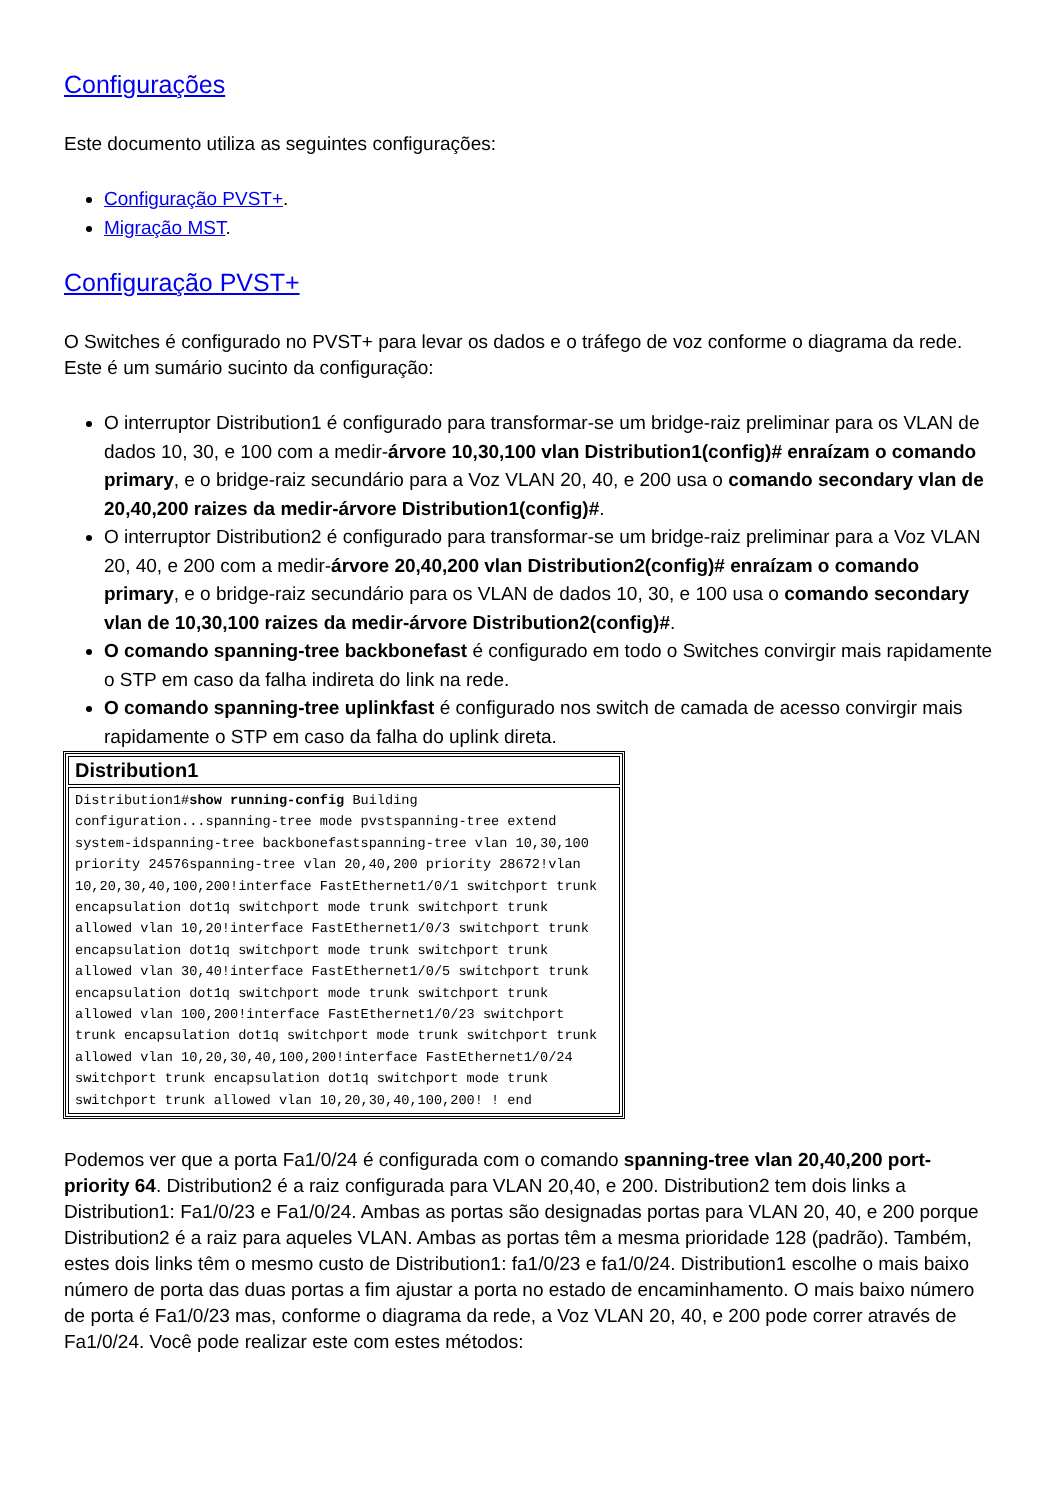Configurações
Este documento utiliza as seguintes configurações:
Configuração PVST+.
Migração MST.
Configuração PVST+
O Switches é configurado no PVST+ para levar os dados e o tráfego de voz conforme o diagrama da rede. Este é um sumário sucinto da configuração:
O interruptor Distribution1 é configurado para transformar-se um bridge-raiz preliminar para os VLAN de dados 10, 30, e 100 com a medir-árvore 10,30,100 vlan Distribution1(config)# enraízam o comando primary, e o bridge-raiz secundário para a Voz VLAN 20, 40, e 200 usa o comando secondary vlan de 20,40,200 raizes da medir-árvore Distribution1(config)#.
O interruptor Distribution2 é configurado para transformar-se um bridge-raiz preliminar para a Voz VLAN 20, 40, e 200 com a medir-árvore 20,40,200 vlan Distribution2(config)# enraízam o comando primary, e o bridge-raiz secundário para os VLAN de dados 10, 30, e 100 usa o comando secondary vlan de 10,30,100 raizes da medir-árvore Distribution2(config)#.
O comando spanning-tree backbonefast é configurado em todo o Switches convirgir mais rapidamente o STP em caso da falha indireta do link na rede.
O comando spanning-tree uplinkfast é configurado nos switch de camada de acesso convirgir mais rapidamente o STP em caso da falha do uplink direta.
| Distribution1 |
| --- |
| Distribution1# show running-config Building configuration...spanning-tree mode pvstspanning-tree extend system-idspanning-tree backbonefastspanning-tree vlan 10,30,100 priority 24576spanning-tree vlan 20,40,200 priority 28672!vlan 10,20,30,40,100,200!interface FastEthernet1/0/1 switchport trunk encapsulation dot1q switchport mode trunk switchport trunk allowed vlan 10,20!interface FastEthernet1/0/3 switchport trunk encapsulation dot1q switchport mode trunk switchport trunk allowed vlan 30,40!interface FastEthernet1/0/5 switchport trunk encapsulation dot1q switchport mode trunk switchport trunk allowed vlan 100,200!interface FastEthernet1/0/23 switchport trunk encapsulation dot1q switchport mode trunk switchport trunk allowed vlan 10,20,30,40,100,200!interface FastEthernet1/0/24 switchport trunk encapsulation dot1q switchport mode trunk switchport trunk allowed vlan 10,20,30,40,100,200! ! end |
Podemos ver que a porta Fa1/0/24 é configurada com o comando spanning-tree vlan 20,40,200 port-priority 64. Distribution2 é a raiz configurada para VLAN 20,40, e 200. Distribution2 tem dois links a Distribution1: Fa1/0/23 e Fa1/0/24. Ambas as portas são designadas portas para VLAN 20, 40, e 200 porque Distribution2 é a raiz para aqueles VLAN. Ambas as portas têm a mesma prioridade 128 (padrão). Também, estes dois links têm o mesmo custo de Distribution1: fa1/0/23 e fa1/0/24. Distribution1 escolhe o mais baixo número de porta das duas portas a fim ajustar a porta no estado de encaminhamento. O mais baixo número de porta é Fa1/0/23 mas, conforme o diagrama da rede, a Voz VLAN 20, 40, e 200 pode correr através de Fa1/0/24. Você pode realizar este com estes métodos: